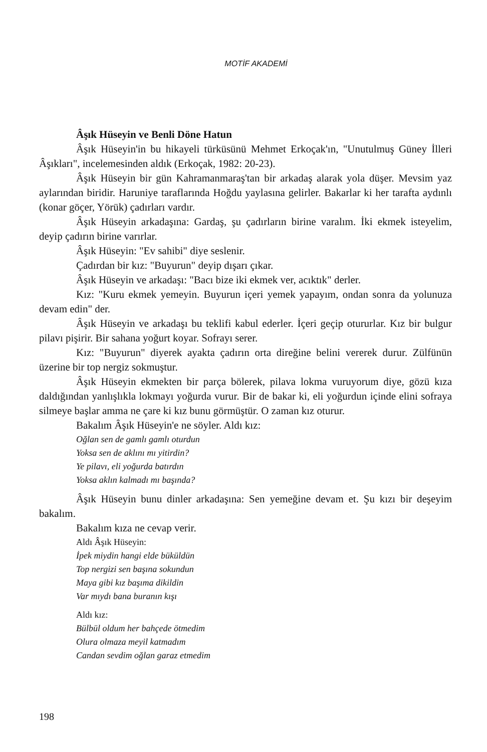MOTİF AKADEMİ
Âşık Hüseyin ve Benli Döne Hatun
Âşık Hüseyin'in bu hikayeli türküsünü Mehmet Erkoçak'ın, "Unutulmuş Güney İlleri Âşıkları", incelemesinden aldık (Erkoçak, 1982: 20-23).
Âşık Hüseyin bir gün Kahramanmaraş'tan bir arkadaş alarak yola düşer. Mevsim yaz aylarından biridir. Haruniye taraflarında Hoğdu yaylasına gelirler. Bakarlar ki her tarafta aydınlı (konar göçer, Yörük) çadırları vardır.
Âşık Hüseyin arkadaşına: Gardaş, şu çadırların birine varalım. İki ekmek isteyelim, deyip çadırın birine varırlar.
Âşık Hüseyin: "Ev sahibi" diye seslenir.
Çadırdan bir kız: "Buyurun" deyip dışarı çıkar.
Âşık Hüseyin ve arkadaşı: "Bacı bize iki ekmek ver, acıktık" derler.
Kız: "Kuru ekmek yemeyin. Buyurun içeri yemek yapayım, ondan sonra da yolunuza devam edin" der.
Âşık Hüseyin ve arkadaşı bu teklifi kabul ederler. İçeri geçip otururlar. Kız bir bulgur pilavı pişirir. Bir sahana yoğurt koyar. Sofrayı serer.
Kız: "Buyurun" diyerek ayakta çadırın orta direğine belini vererek durur. Zülfünün üzerine bir top nergiz sokmuştur.
Âşık Hüseyin ekmekten bir parça bölerek, pilava lokma vuruyorum diye, gözü kıza daldığından yanlışlıkla lokmayı yoğurda vurur. Bir de bakar ki, eli yoğurdun içinde elini sofraya silmeye başlar amma ne çare ki kız bunu görmüştür. O zaman kız oturur.
Bakalım Âşık Hüseyin'e ne söyler. Aldı kız:
Oğlan sen de gamlı gamlı oturdun
Yoksa sen de aklını mı yitirdin?
Ye pilavı, eli yoğurda batırdın
Yoksa aklın kalmadı mı başında?
Âşık Hüseyin bunu dinler arkadaşına: Sen yemeğine devam et. Şu kızı bir deşeyim bakalım.
Bakalım kıza ne cevap verir.
Aldı Âşık Hüseyin:
İpek miydin hangi elde büküldün
Top nergizi sen başına sokundun
Maya gibi kız başıma dikildin
Var mıydı bana buranın kışı
Aldı kız:
Bülbül oldum her bahçede ötmedim
Olura olmaza meyil katmadım
Candan sevdim oğlan garaz etmedim
198